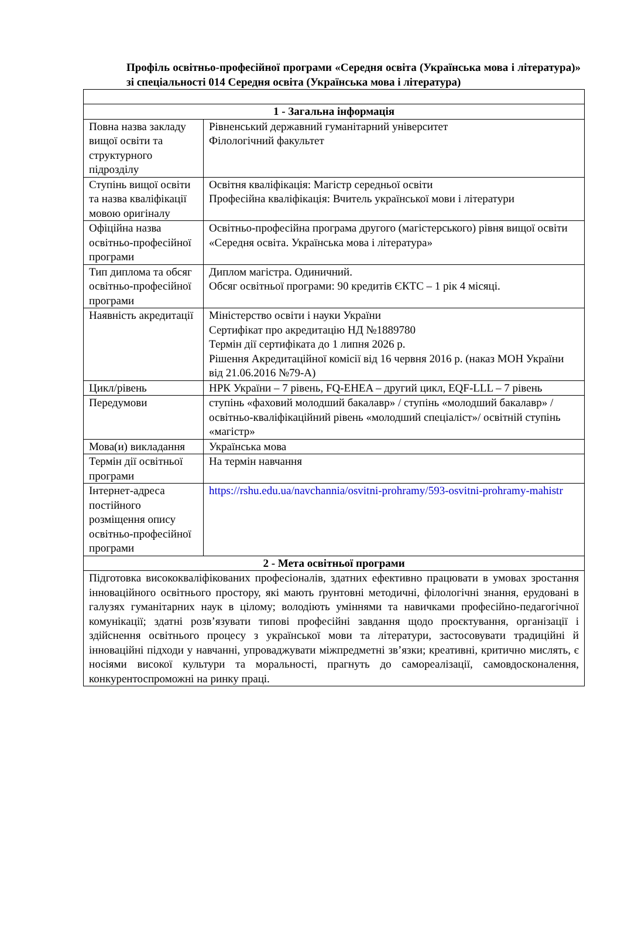Профіль освітньо-професійної програми «Середня освіта (Українська мова і література)» зі спеціальності 014 Середня освіта (Українська мова і література)
| 1 - Загальна інформація | |
| Повна назва закладу вищої освіти та структурного підрозділу | Рівненський державний гуманітарний університет Філологічний факультет |
| Ступінь вищої освіти та назва кваліфікації мовою оригіналу | Освітня кваліфікація: Магістр середньої освіти Професійна кваліфікація: Вчитель української мови і літератури |
| Офіційна назва освітньо-професійної програми | Освітньо-професійна програма другого (магістерського) рівня вищої освіти «Середня освіта. Українська мова і література» |
| Тип диплома та обсяг освітньо-професійної програми | Диплом магістра. Одиничний. Обсяг освітньої програми: 90 кредитів ЄКТС – 1 рік 4 місяці. |
| Наявність акредитації | Міністерство освіти і науки України Сертифікат про акредитацію НД №1889780 Термін дії сертифіката до 1 липня 2026 р. Рішення Акредитаційної комісії від 16 червня 2016 р. (наказ МОН України від 21.06.2016 №79-А) |
| Цикл/рівень | НРК України – 7 рівень, FQ-EHEA – другий цикл, EQF-LLL – 7 рівень |
| Передумови | ступінь «фаховий молодший бакалавр» / ступінь «молодший бакалавр» / освітньо-кваліфікаційний рівень «молодший спеціаліст»/ освітній ступінь «магістр» |
| Мова(и) викладання | Українська мова |
| Термін дії освітньої програми | На термін навчання |
| Інтернет-адреса постійного розміщення опису освітньо-професійної програми | https://rshu.edu.ua/navchannia/osvitni-prohramy/593-osvitni-prohramy-mahistr |
| 2 - Мета освітньої програми | |
| Підготовка висококваліфікованих професіоналів, здатних ефективно працювати в умовах зростання інноваційного освітнього простору, які мають ґрунтовні методичні, філологічні знання, ерудовані в галузях гуманітарних наук в цілому; володіють уміннями та навичками професійно-педагогічної комунікації; здатні розв’язувати типові професійні завдання щодо проєктування, організації і здійснення освітнього процесу з української мови та літератури, застосовувати традиційні й інноваційні підходи у навчанні, упроваджувати міжпредметні зв’язки; креативні, критично мислять, є носіями високої культури та моральності, прагнуть до самореалізації, самовдосконалення, конкурентоспроможні на ринку праці. | |